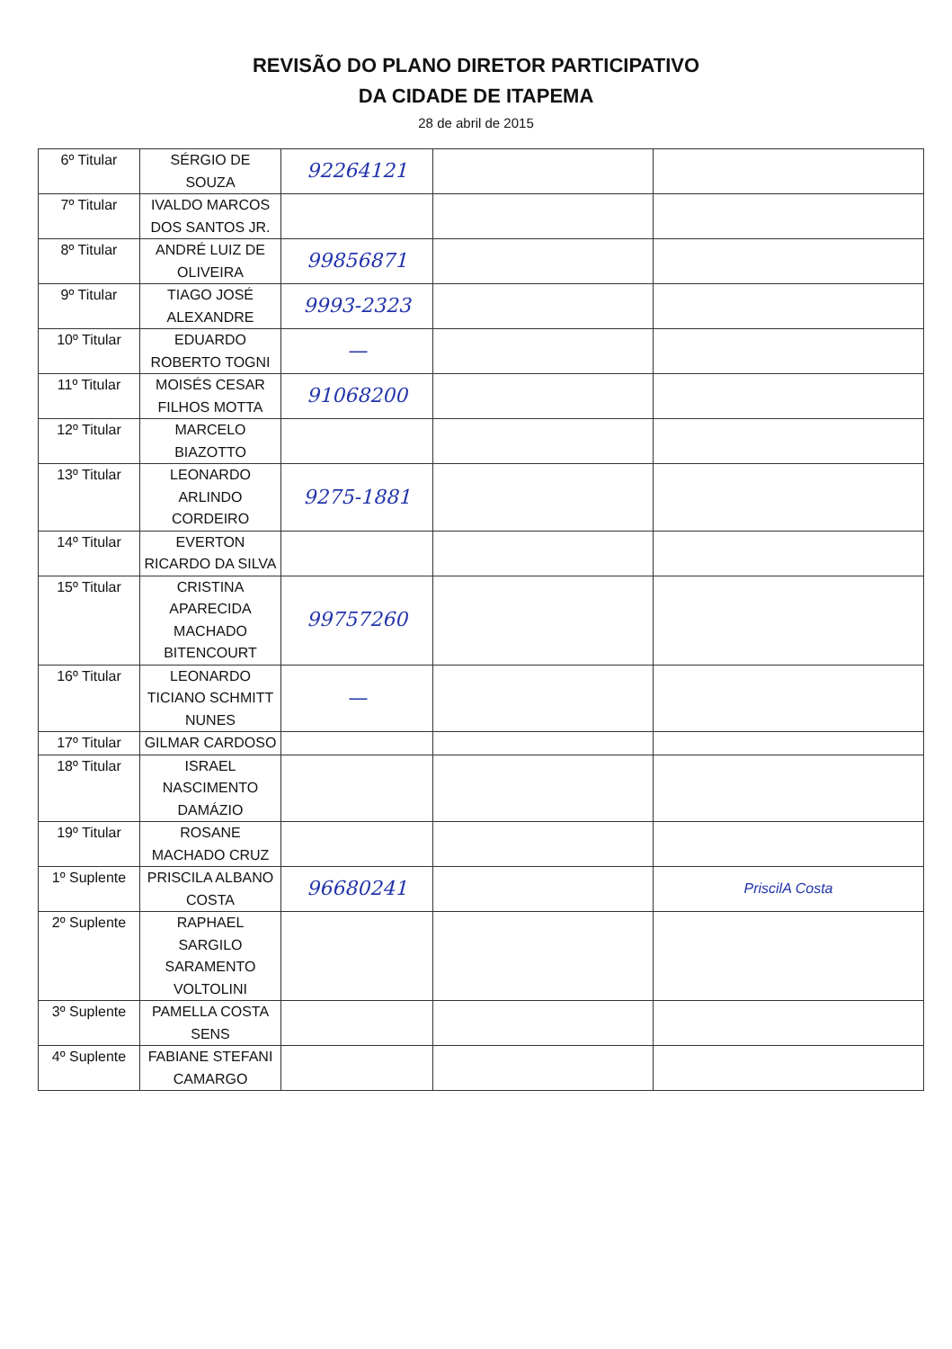REVISÃO DO PLANO DIRETOR PARTICIPATIVO
DA CIDADE DE ITAPEMA
28 de abril de 2015
| 6º Titular | SÉRGIO DE SOUZA | 92264121 | | |
| 7º Titular | IVALDO MARCOS DOS SANTOS JR. | | | |
| 8º Titular | ANDRÉ LUIZ DE OLIVEIRA | 99856871 | | |
| 9º Titular | TIAGO JOSÉ ALEXANDRE | 9993-2323 | | |
| 10º Titular | EDUARDO ROBERTO TOGNI | — | | |
| 11º Titular | MOISÉS CESAR FILHOS MOTTA | 91068200 | | |
| 12º Titular | MARCELO BIAZOTTO | | | |
| 13º Titular | LEONARDO ARLINDO CORDEIRO | 9275-1881 | | |
| 14º Titular | EVERTON RICARDO DA SILVA | | | |
| 15º Titular | CRISTINA APARECIDA MACHADO BITENCOURT | 99757260 | | |
| 16º Titular | LEONARDO TICIANO SCHMITT NUNES | — | | |
| 17º Titular | GILMAR CARDOSO | | | |
| 18º Titular | ISRAEL NASCIMENTO DAMÁZIO | | | |
| 19º Titular | ROSANE MACHADO CRUZ | | | |
| 1º Suplente | PRISCILA ALBANO COSTA | 96680241 | | PriscilA Costa |
| 2º Suplente | RAPHAEL SARGILO SARAMENTO VOLTOLINI | | | |
| 3º Suplente | PAMELLA COSTA SENS | | | |
| 4º Suplente | FABIANE STEFANI CAMARGO | | | |